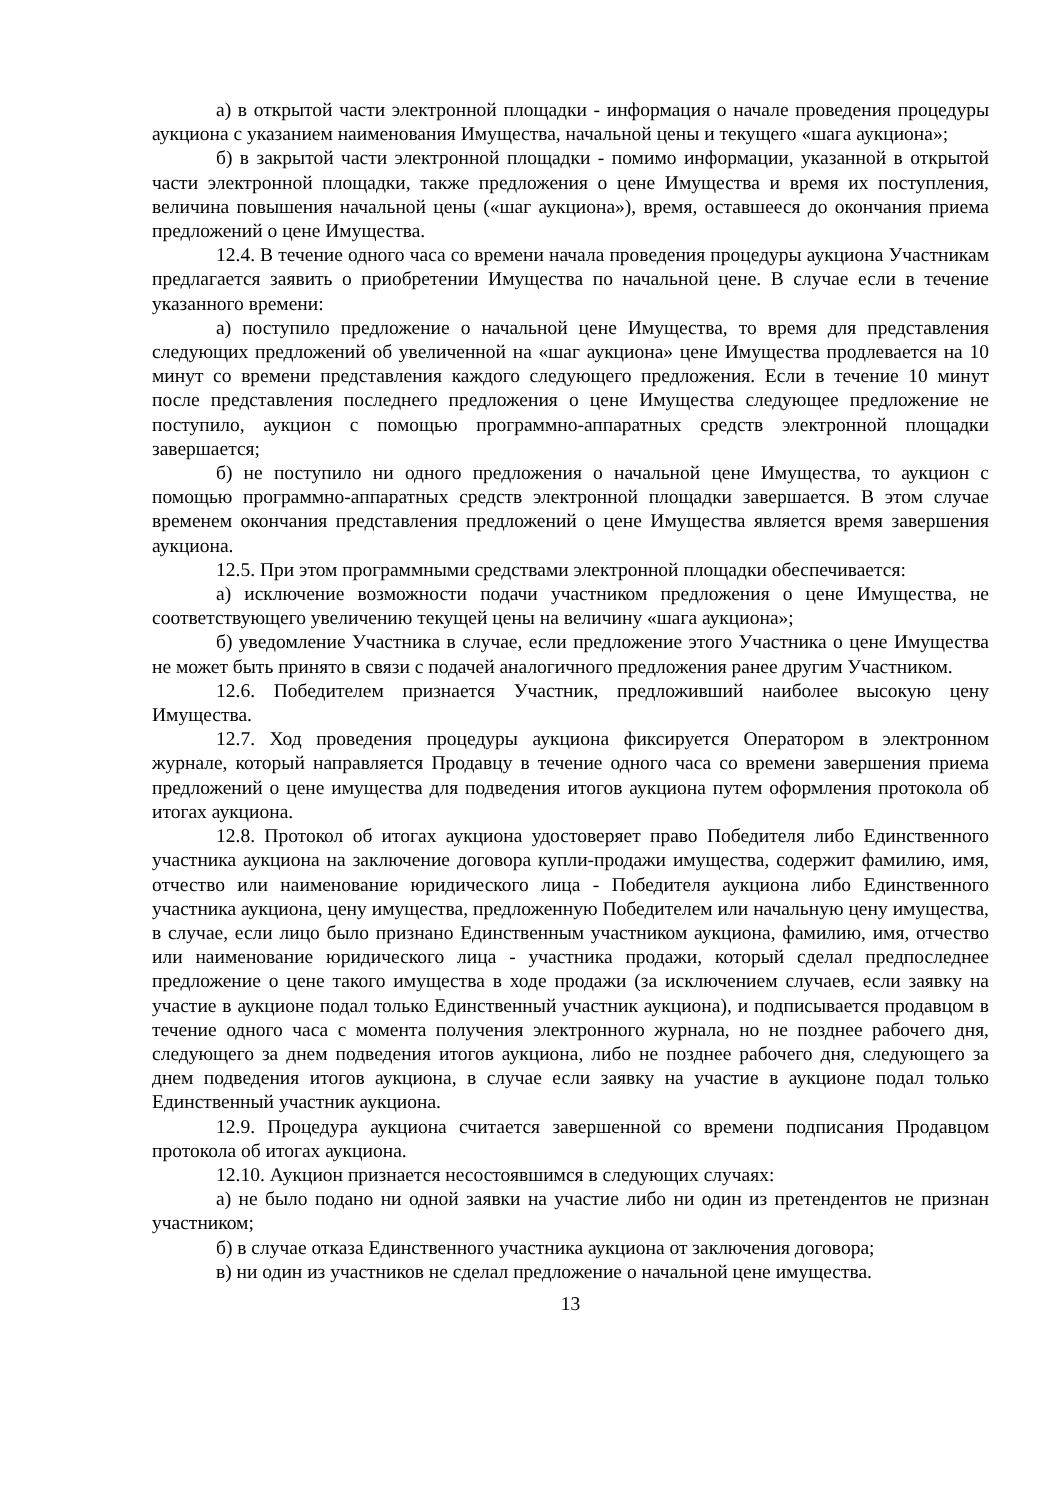а) в открытой части электронной площадки - информация о начале проведения процедуры аукциона с указанием наименования Имущества, начальной цены и текущего «шага аукциона»;
б) в закрытой части электронной площадки - помимо информации, указанной в открытой части электронной площадки, также предложения о цене Имущества и время их поступления, величина повышения начальной цены («шаг аукциона»), время, оставшееся до окончания приема предложений о цене Имущества.
12.4. В течение одного часа со времени начала проведения процедуры аукциона Участникам предлагается заявить о приобретении Имущества по начальной цене. В случае если в течение указанного времени:
а) поступило предложение о начальной цене Имущества, то время для представления следующих предложений об увеличенной на «шаг аукциона» цене Имущества продлевается на 10 минут со времени представления каждого следующего предложения. Если в течение 10 минут после представления последнего предложения о цене Имущества следующее предложение не поступило, аукцион с помощью программно-аппаратных средств электронной площадки завершается;
б) не поступило ни одного предложения о начальной цене Имущества, то аукцион с помощью программно-аппаратных средств электронной площадки завершается. В этом случае временем окончания представления предложений о цене Имущества является время завершения аукциона.
12.5. При этом программными средствами электронной площадки обеспечивается:
а) исключение возможности подачи участником предложения о цене Имущества, не соответствующего увеличению текущей цены на величину «шага аукциона»;
б) уведомление Участника в случае, если предложение этого Участника о цене Имущества не может быть принято в связи с подачей аналогичного предложения ранее другим Участником.
12.6. Победителем признается Участник, предложивший наиболее высокую цену Имущества.
12.7. Ход проведения процедуры аукциона фиксируется Оператором в электронном журнале, который направляется Продавцу в течение одного часа со времени завершения приема предложений о цене имущества для подведения итогов аукциона путем оформления протокола об итогах аукциона.
12.8. Протокол об итогах аукциона удостоверяет право Победителя либо Единственного участника аукциона на заключение договора купли-продажи имущества, содержит фамилию, имя, отчество или наименование юридического лица - Победителя аукциона либо Единственного участника аукциона, цену имущества, предложенную Победителем или начальную цену имущества, в случае, если лицо было признано Единственным участником аукциона, фамилию, имя, отчество или наименование юридического лица - участника продажи, который сделал предпоследнее предложение о цене такого имущества в ходе продажи (за исключением случаев, если заявку на участие в аукционе подал только Единственный участник аукциона), и подписывается продавцом в течение одного часа с момента получения электронного журнала, но не позднее рабочего дня, следующего за днем подведения итогов аукциона, либо не позднее рабочего дня, следующего за днем подведения итогов аукциона, в случае если заявку на участие в аукционе подал только Единственный участник аукциона.
12.9. Процедура аукциона считается завершенной со времени подписания Продавцом протокола об итогах аукциона.
12.10. Аукцион признается несостоявшимся в следующих случаях:
а) не было подано ни одной заявки на участие либо ни один из претендентов не признан участником;
б) в случае отказа Единственного участника аукциона от заключения договора;
в) ни один из участников не сделал предложение о начальной цене имущества.
13